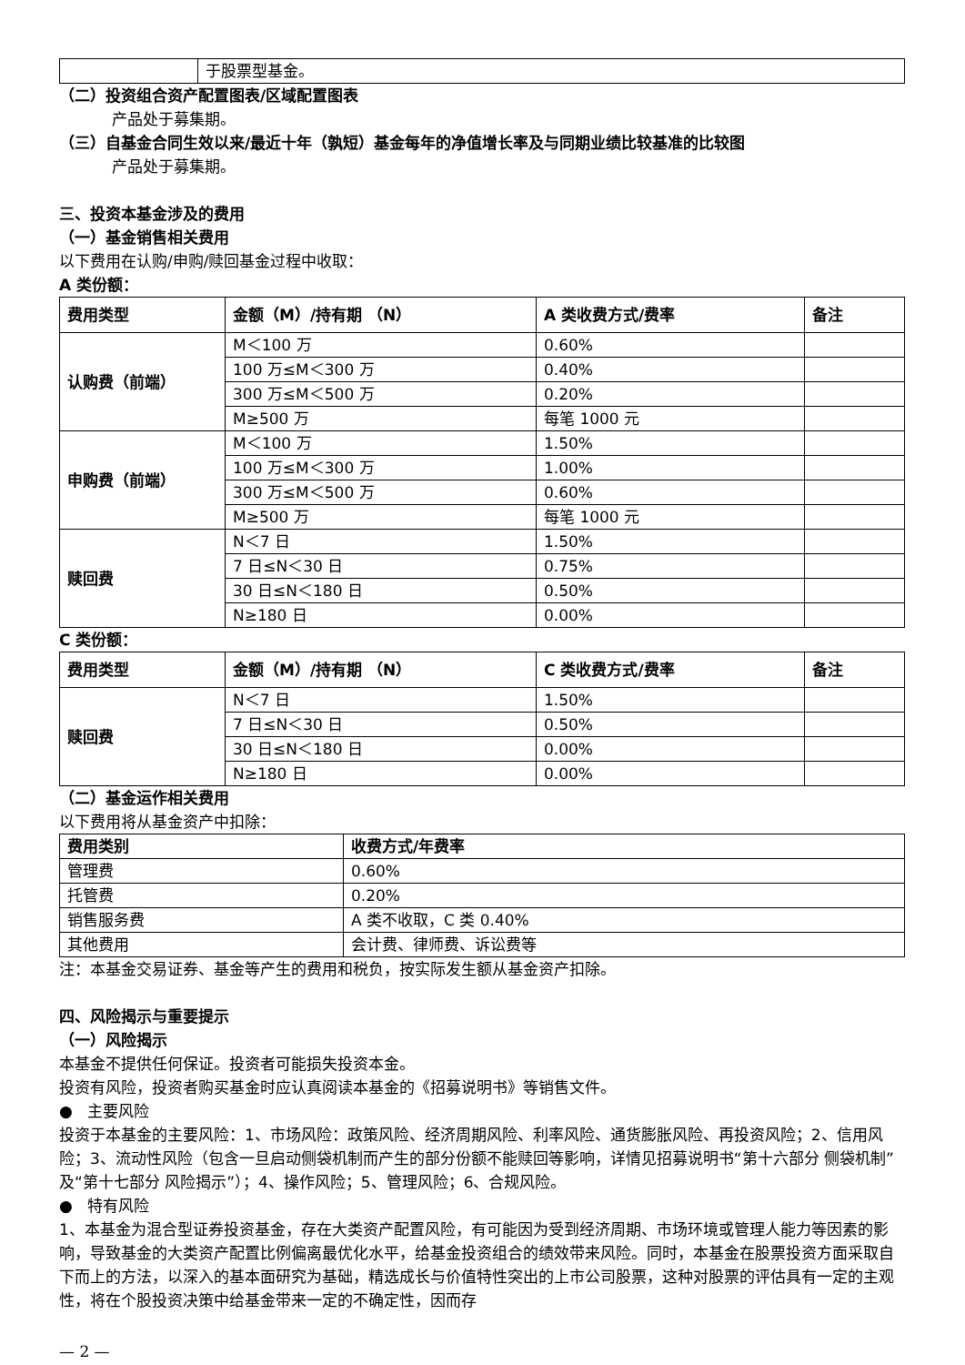| | 于股票型基金。 |
（二）投资组合资产配置图表/区域配置图表
产品处于募集期。
（三）自基金合同生效以来/最近十年（孰短）基金每年的净值增长率及与同期业绩比较基准的比较图
产品处于募集期。
三、投资本基金涉及的费用
（一）基金销售相关费用
以下费用在认购/申购/赎回基金过程中收取：
A 类份额：
| 费用类型 | 金额（M）/持有期 （N） | A 类收费方式/费率 | 备注 |
| --- | --- | --- | --- |
| 认购费（前端） | M＜100 万 | 0.60% | |
| | 100 万≤M＜300 万 | 0.40% | |
| | 300 万≤M＜500 万 | 0.20% | |
| | M≥500 万 | 每笔 1000 元 | |
| 申购费（前端） | M＜100 万 | 1.50% | |
| | 100 万≤M＜300 万 | 1.00% | |
| | 300 万≤M＜500 万 | 0.60% | |
| | M≥500 万 | 每笔 1000 元 | |
| 赎回费 | N＜7 日 | 1.50% | |
| | 7 日≤N＜30 日 | 0.75% | |
| | 30 日≤N＜180 日 | 0.50% | |
| | N≥180 日 | 0.00% | |
C 类份额：
| 费用类型 | 金额（M）/持有期 （N） | C 类收费方式/费率 | 备注 |
| --- | --- | --- | --- |
| 赎回费 | N＜7 日 | 1.50% | |
| | 7 日≤N＜30 日 | 0.50% | |
| | 30 日≤N＜180 日 | 0.00% | |
| | N≥180 日 | 0.00% | |
（二）基金运作相关费用
以下费用将从基金资产中扣除：
| 费用类别 | 收费方式/年费率 |
| --- | --- |
| 管理费 | 0.60% |
| 托管费 | 0.20% |
| 销售服务费 | A 类不收取，C 类 0.40% |
| 其他费用 | 会计费、律师费、诉讼费等 |
注：本基金交易证券、基金等产生的费用和税负，按实际发生额从基金资产扣除。
四、风险揭示与重要提示
（一）风险揭示
本基金不提供任何保证。投资者可能损失投资本金。
投资有风险，投资者购买基金时应认真阅读本基金的《招募说明书》等销售文件。
● 主要风险
投资于本基金的主要风险：1、市场风险：政策风险、经济周期风险、利率风险、通货膨胀风险、再投资风险；2、信用风险；3、流动性风险（包含一旦启动侧袋机制而产生的部分份额不能赎回等影响，详情见招募说明书“第十六部分 侧袋机制”及“第十七部分 风险揭示”）；4、操作风险；5、管理风险；6、合规风险。
● 特有风险
1、本基金为混合型证券投资基金，存在大类资产配置风险，有可能因为受到经济周期、市场环境或管理人能力等因素的影响，导致基金的大类资产配置比例偏离最优化水平，给基金投资组合的绩效带来风险。同时，本基金在股票投资方面采取自下而上的方法，以深入的基本面研究为基础，精选成长与价值特性突出的上市公司股票，这种对股票的评估具有一定的主观性，将在个股投资决策中给基金带来一定的不确定性，因而存
— 2 —